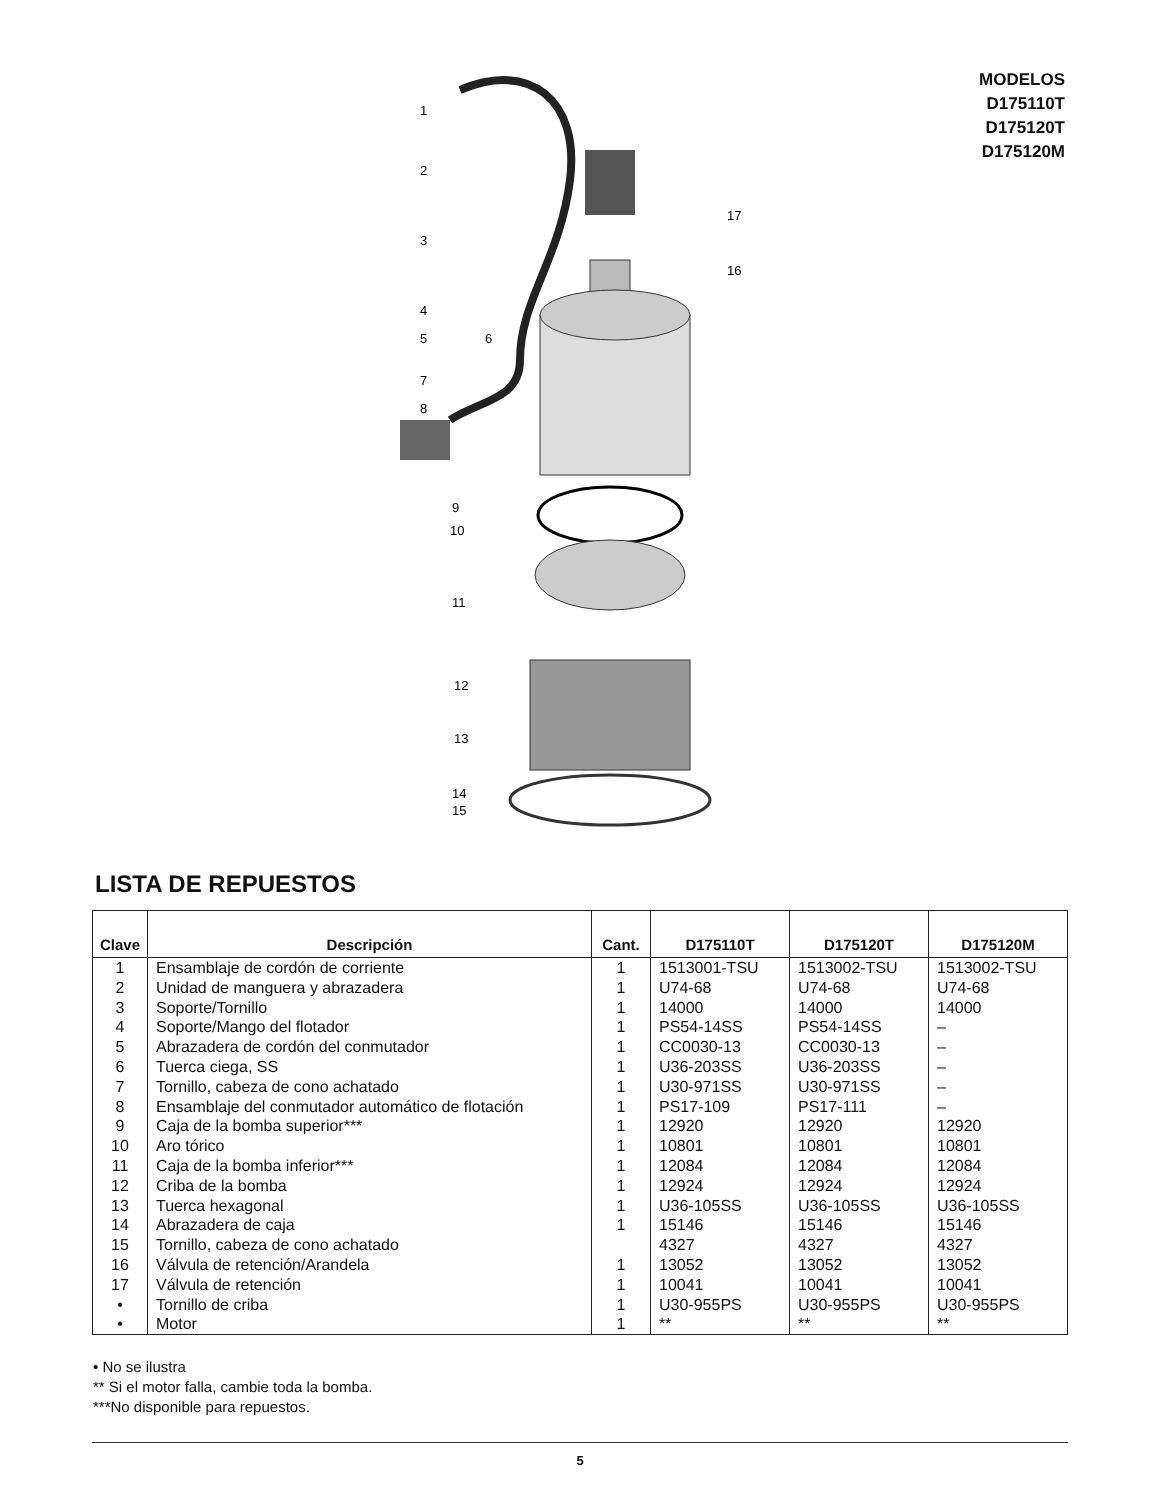MODELOS
D175110T
D175120T
D175120M
1
2
3
4
5
6
7
8
9
10
11
12
13
14
15
17
16
LISTA DE REPUESTOS
| Clave | Descripción | Cant. | D175110T | D175120T | D175120M |
| --- | --- | --- | --- | --- | --- |
| 1 | Ensamblaje de cordón de corriente | 1 | 1513001-TSU | 1513002-TSU | 1513002-TSU |
| 2 | Unidad de manguera y abrazadera | 1 | U74-68 | U74-68 | U74-68 |
| 3 | Soporte/Tornillo | 1 | 14000 | 14000 | 14000 |
| 4 | Soporte/Mango del flotador | 1 | PS54-14SS | PS54-14SS | – |
| 5 | Abrazadera de cordón del conmutador | 1 | CC0030-13 | CC0030-13 | – |
| 6 | Tuerca ciega, SS | 1 | U36-203SS | U36-203SS | – |
| 7 | Tornillo, cabeza de cono achatado | 1 | U30-971SS | U30-971SS | – |
| 8 | Ensamblaje del conmutador automático de flotación | 1 | PS17-109 | PS17-111 | – |
| 9 | Caja de la bomba superior*** | 1 | 12920 | 12920 | 12920 |
| 10 | Aro tórico | 1 | 10801 | 10801 | 10801 |
| 11 | Caja de la bomba inferior*** | 1 | 12084 | 12084 | 12084 |
| 12 | Criba de la bomba | 1 | 12924 | 12924 | 12924 |
| 13 | Tuerca hexagonal | 1 | U36-105SS | U36-105SS | U36-105SS |
| 14 | Abrazadera de caja | 1 | 15146 | 15146 | 15146 |
| 15 | Tornillo, cabeza de cono achatado | | 4327 | 4327 | 4327 |
| 16 | Válvula de retención/Arandela | 1 | 13052 | 13052 | 13052 |
| 17 | Válvula de retención | 1 | 10041 | 10041 | 10041 |
| • | Tornillo de criba | 1 | U30-955PS | U30-955PS | U30-955PS |
| • | Motor | 1 | ** | ** | ** |
• No se ilustra
** Si el motor falla, cambie toda la bomba.
***No disponible para repuestos.
5